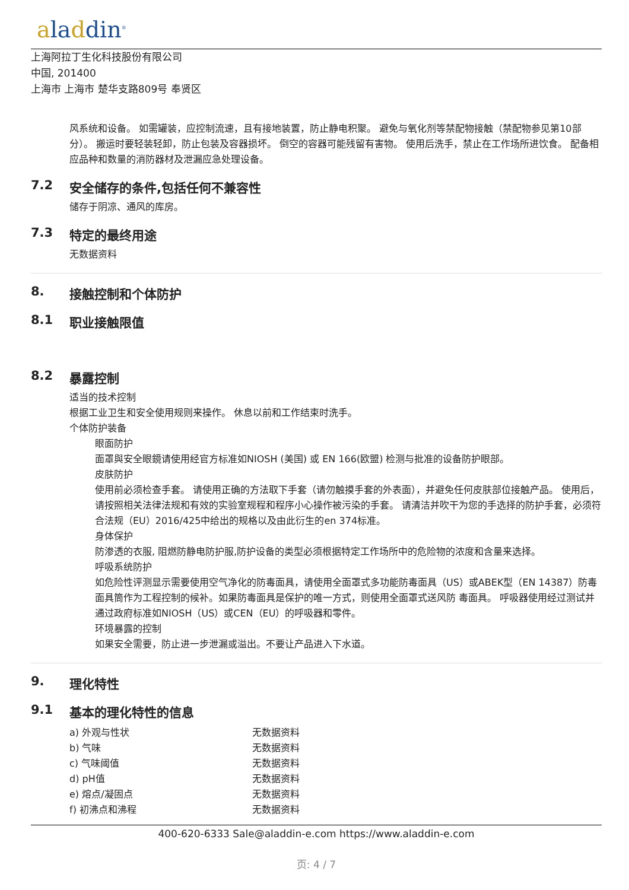aladdin<sup>®</sup>
上海阿拉丁生化科技股份有限公司
中国, 201400
上海市 上海市 楚华支路809号 奉贤区
风系统和设备。 如需罐装，应控制流速，且有接地装置，防止静电积聚。 避免与氧化剂等禁配物接触（禁配物参见第10部分）。 搬运时要轻装轻卸，防止包装及容器损坏。 倒空的容器可能残留有害物。 使用后洗手，禁止在工作场所进饮食。 配备相应品种和数量的消防器材及泄漏应急处理设备。
7.2 安全储存的条件,包括任何不兼容性
储存于阴凉、通风的库房。
7.3 特定的最终用途
无数据资料
8. 接触控制和个体防护
8.1 职业接触限值
8.2 暴露控制
适当的技术控制
根据工业卫生和安全使用规则来操作。 休息以前和工作结束时洗手。
个体防护装备
眼面防护
面罩與安全眼鏡请使用经官方标准如NIOSH (美国) 或 EN 166(欧盟) 检测与批准的设备防护眼部。
皮肤防护
使用前必须检查手套。 请使用正确的方法取下手套（请勿触摸手套的外表面），并避免任何皮肤部位接触产品。 使用后，请按照相关法律法规和有效的实验室规程和程序小心操作被污染的手套。 请清洁并吹干为您的手选择的防护手套，必须符合法规（EU）2016/425中给出的规格以及由此衍生的en 374标准。
身体保护
防渗透的衣服, 阻燃防静电防护服,防护设备的类型必须根据特定工作场所中的危险物的浓度和含量来选择。
呼吸系统防护
如危险性评测显示需要使用空气净化的防毒面具，请使用全面罩式多功能防毒面具（US）或ABEK型（EN 14387）防毒面具筒作为工程控制的候补。如果防毒面具是保护的唯一方式，则使用全面罩式送风防 毒面具。 呼吸器使用经过测试并通过政府标准如NIOSH（US）或CEN（EU）的呼吸器和零件。
环境暴露的控制
如果安全需要，防止进一步泄漏或溢出。不要让产品进入下水道。
9. 理化特性
9.1 基本的理化特性的信息
| a) 外观与性状 | 无数据资料 |
| b) 气味 | 无数据资料 |
| c) 气味阈值 | 无数据资料 |
| d) pH值 | 无数据资料 |
| e) 熔点/凝固点 | 无数据资料 |
| f) 初沸点和沸程 | 无数据资料 |
400-620-6333 Sale@aladdin-e.com https://www.aladdin-e.com
页: 4 / 7